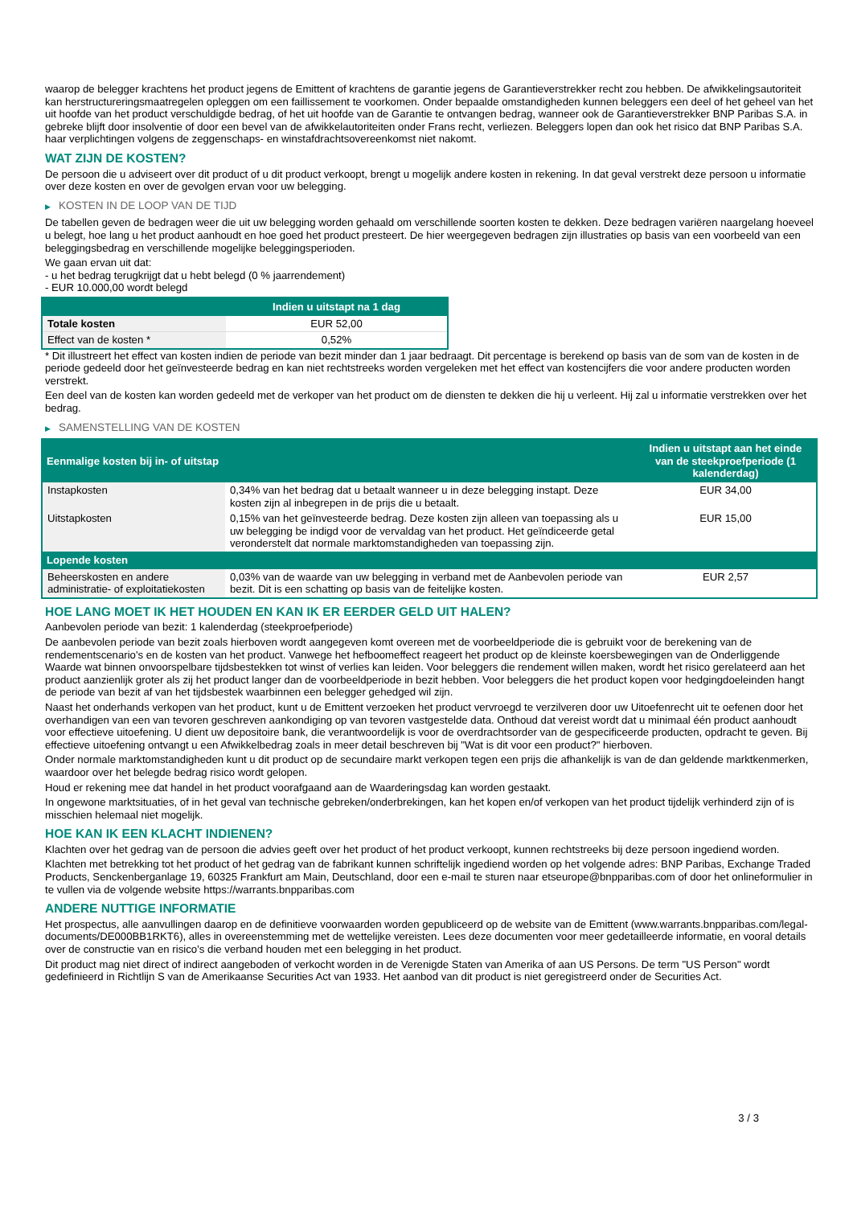waarop de belegger krachtens het product jegens de Emittent of krachtens de garantie jegens de Garantieverstrekker recht zou hebben. De afwikkelingsautoriteit kan herstructureringsmaatregelen opleggen om een faillissement te voorkomen. Onder bepaalde omstandigheden kunnen beleggers een deel of het geheel van het uit hoofde van het product verschuldigde bedrag, of het uit hoofde van de Garantie te ontvangen bedrag, wanneer ook de Garantieverstrekker BNP Paribas S.A. in gebreke blijft door insolventie of door een bevel van de afwikkelautoriteiten onder Frans recht, verliezen. Beleggers lopen dan ook het risico dat BNP Paribas S.A. haar verplichtingen volgens de zeggenschaps- en winstafdrachtsovereenkomst niet nakomt.
WAT ZIJN DE KOSTEN?
De persoon die u adviseert over dit product of u dit product verkoopt, brengt u mogelijk andere kosten in rekening. In dat geval verstrekt deze persoon u informatie over deze kosten en over de gevolgen ervan voor uw belegging.
▶ KOSTEN IN DE LOOP VAN DE TIJD
De tabellen geven de bedragen weer die uit uw belegging worden gehaald om verschillende soorten kosten te dekken. Deze bedragen variëren naargelang hoeveel u belegt, hoe lang u het product aanhoudt en hoe goed het product presteert. De hier weergegeven bedragen zijn illustraties op basis van een voorbeeld van een beleggingsbedrag en verschillende mogelijke beleggingsperioden.
We gaan ervan uit dat:
- u het bedrag terugkrijgt dat u hebt belegd (0 % jaarrendement)
- EUR 10.000,00 wordt belegd
| | Indien u uitstapt na 1 dag |
| --- | --- |
| Totale kosten | EUR 52,00 |
| Effect van de kosten * | 0,52% |
* Dit illustreert het effect van kosten indien de periode van bezit minder dan 1 jaar bedraagt. Dit percentage is berekend op basis van de som van de kosten in de periode gedeeld door het geïnvesteerde bedrag en kan niet rechtstreeks worden vergeleken met het effect van kostencijfers die voor andere producten worden verstrekt.
Een deel van de kosten kan worden gedeeld met de verkoper van het product om de diensten te dekken die hij u verleent. Hij zal u informatie verstrekken over het bedrag.
▶ SAMENSTELLING VAN DE KOSTEN
| Eenmalige kosten bij in- of uitstap | | Indien u uitstapt aan het einde van de steekproefperiode (1 kalenderdag) |
| --- | --- | --- |
| Instapkosten | 0,34% van het bedrag dat u betaalt wanneer u in deze belegging instapt. Deze kosten zijn al inbegrepen in de prijs die u betaalt. | EUR 34,00 |
| Uitstapkosten | 0,15% van het geïnvesteerde bedrag. Deze kosten zijn alleen van toepassing als u uw belegging be indigd voor de vervaldag van het product. Het geïndiceerde getal veronderstelt dat normale marktomstandigheden van toepassing zijn. | EUR 15,00 |
| Lopende kosten | | |
| Beheerskosten en andere administratie- of exploitatiekosten | 0,03% van de waarde van uw belegging in verband met de Aanbevolen periode van bezit. Dit is een schatting op basis van de feitelijke kosten. | EUR 2,57 |
HOE LANG MOET IK HET HOUDEN EN KAN IK ER EERDER GELD UIT HALEN?
Aanbevolen periode van bezit: 1 kalenderdag (steekproefperiode)
De aanbevolen periode van bezit zoals hierboven wordt aangegeven komt overeen met de voorbeeldperiode die is gebruikt voor de berekening van de rendementscenario's en de kosten van het product. Vanwege het hefboomeffect reageert het product op de kleinste koersbewegingen van de Onderliggende Waarde wat binnen onvoorspelbare tijdsbestekken tot winst of verlies kan leiden. Voor beleggers die rendement willen maken, wordt het risico gerelateerd aan het product aanzienlijk groter als zij het product langer dan de voorbeeldperiode in bezit hebben. Voor beleggers die het product kopen voor hedgingdoeleinden hangt de periode van bezit af van het tijdsbestek waarbinnen een belegger gehedged wil zijn.
Naast het onderhands verkopen van het product, kunt u de Emittent verzoeken het product vervroegd te verzilveren door uw Uitoefenrecht uit te oefenen door het overhandigen van een van tevoren geschreven aankondiging op van tevoren vastgestelde data. Onthoud dat vereist wordt dat u minimaal één product aanhoudt voor effectieve uitoefening. U dient uw depositoire bank, die verantwoordelijk is voor de overdrachtsorder van de gespecificeerde producten, opdracht te geven. Bij effectieve uitoefening ontvangt u een Afwikkelbedrag zoals in meer detail beschreven bij "Wat is dit voor een product?" hierboven.
Onder normale marktomstandigheden kunt u dit product op de secundaire markt verkopen tegen een prijs die afhankelijk is van de dan geldende marktkenmerken, waardoor over het belegde bedrag risico wordt gelopen.
Houd er rekening mee dat handel in het product voorafgaand aan de Waarderingsdag kan worden gestaakt.
In ongewone marktsituaties, of in het geval van technische gebreken/onderbrekingen, kan het kopen en/of verkopen van het product tijdelijk verhinderd zijn of is misschien helemaal niet mogelijk.
HOE KAN IK EEN KLACHT INDIENEN?
Klachten over het gedrag van de persoon die advies geeft over het product of het product verkoopt, kunnen rechtstreeks bij deze persoon ingediend worden.
Klachten met betrekking tot het product of het gedrag van de fabrikant kunnen schriftelijk ingediend worden op het volgende adres: BNP Paribas, Exchange Traded Products, Senckenberganlage 19, 60325 Frankfurt am Main, Deutschland, door een e-mail te sturen naar etseurope@bnpparibas.com of door het onlineformulier in te vullen via de volgende website https://warrants.bnpparibas.com
ANDERE NUTTIGE INFORMATIE
Het prospectus, alle aanvullingen daarop en de definitieve voorwaarden worden gepubliceerd op de website van de Emittent (www.warrants.bnpparibas.com/legal-documents/DE000BB1RKT6), alles in overeenstemming met de wettelijke vereisten. Lees deze documenten voor meer gedetailleerde informatie, en vooral details over de constructie van en risico’s die verband houden met een belegging in het product.
Dit product mag niet direct of indirect aangeboden of verkocht worden in de Verenigde Staten van Amerika of aan US Persons. De term "US Person" wordt gedefinieerd in Richtlijn S van de Amerikaanse Securities Act van 1933. Het aanbod van dit product is niet geregistreerd onder de Securities Act.
3 / 3